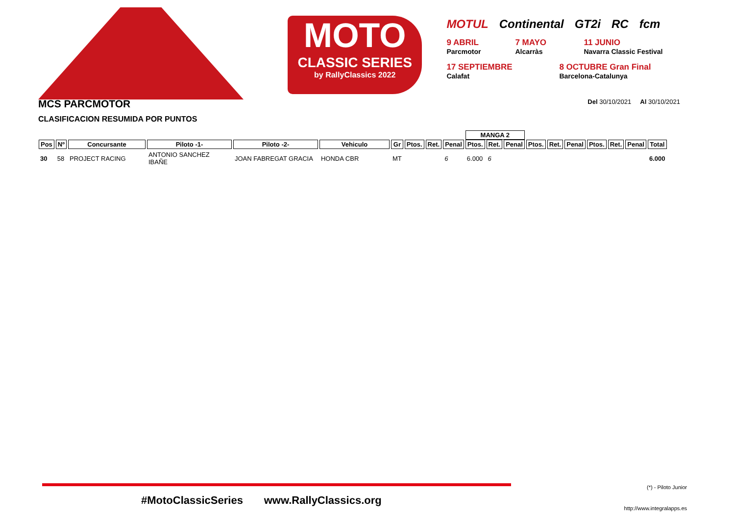MOTO
CLASSIC SERIES
by RallyClassics 2022
MOTUL Continental GT2i RC fcm
9 ABRIL
Parcmotor 7 MAYO
Alcarràs 11 JUNIO
Navarra Classic Festival
17 SEPTIEMBRE
Calafat 8 OCTUBRE Gran Final
Barcelona-Catalunya
MCS PARCMOTOR Del 30/10/2021 Al 30/10/2021
CLASIFICACION RESUMIDA POR PUNTOS
| | | | | | | | | | | MANGA 2 | | | | | | | | | |
| Pos | Nº | Concursante | Piloto -1- | Piloto -2- | Vehiculo | Gr | Ptos. | Ret. | Penal | Ptos. | Ret. | Penal | Ptos. | Ret. | Penal | Ptos. | Ret. | Penal | Total |
| 30 | 58 | PROJECT RACING | ANTONIO SANCHEZ IBAÑE | JOAN FABREGAT GRACIA | HONDA CBR | MT | | | 6 | 6.000 | 6 | | | | | | | | 6.000 |
#MotoClassicSeries www.RallyClassics.org
(*) - Piloto Junior
http://www.integralapps.es